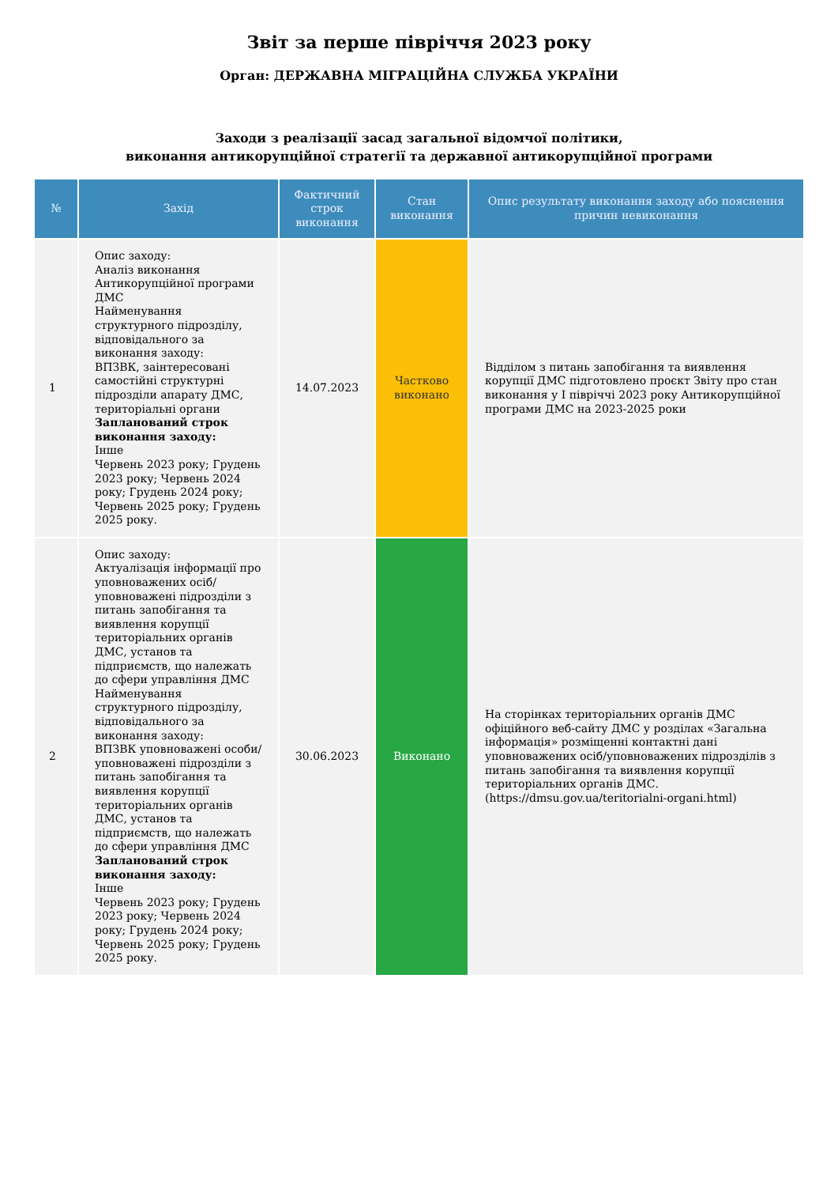Звіт за перше півріччя 2023 року
Орган: ДЕРЖАВНА МІГРАЦІЙНА СЛУЖБА УКРАЇНИ
Заходи з реалізації засад загальної відомчої політики,
виконання антикорупційної стратегії та державної антикорупційної програми
| № | Захід | Фактичний строк виконання | Стан виконання | Опис результату виконання заходу або пояснення причин невиконання |
| --- | --- | --- | --- | --- |
| 1 | Опис заходу: Аналіз виконання Антикорупційної програми ДМС Найменування структурного підрозділу, відповідального за виконання заходу: ВПЗВК, заінтересовані самостійні структурні підрозділи апарату ДМС, територіальні органи Запланований строк виконання заходу: Інше Червень 2023 року; Грудень 2023 року; Червень 2024 року; Грудень 2024 року; Червень 2025 року; Грудень 2025 року. | 14.07.2023 | Частково виконано | Відділом з питань запобігання та виявлення корупції ДМС підготовлено проєкт Звіту про стан виконання у І півріччі 2023 року Антикорупційної програми ДМС на 2023-2025 роки |
| 2 | Опис заходу: Актуалізація інформації про уповноважених осіб/ уповноважені підрозділи з питань запобігання та виявлення корупції територіальних органів ДМС, установ та підприємств, що належать до сфери управління ДМС Найменування структурного підрозділу, відповідального за виконання заходу: ВПЗВК уповноважені особи/ уповноважені підрозділи з питань запобігання та виявлення корупції територіальних органів ДМС, установ та підприємств, що належать до сфери управління ДМС Запланований строк виконання заходу: Інше Червень 2023 року; Грудень 2023 року; Червень 2024 року; Грудень 2024 року; Червень 2025 року; Грудень 2025 року. | 30.06.2023 | Виконано | На сторінках територіальних органів ДМС офіційного веб-сайту ДМС у розділах «Загальна інформація» розміщенні контактні дані уповноважених осіб/уповноважених підрозділів з питань запобігання та виявлення корупції територіальних органів ДМС. (https://dmsu.gov.ua/teritorialni-organi.html) |